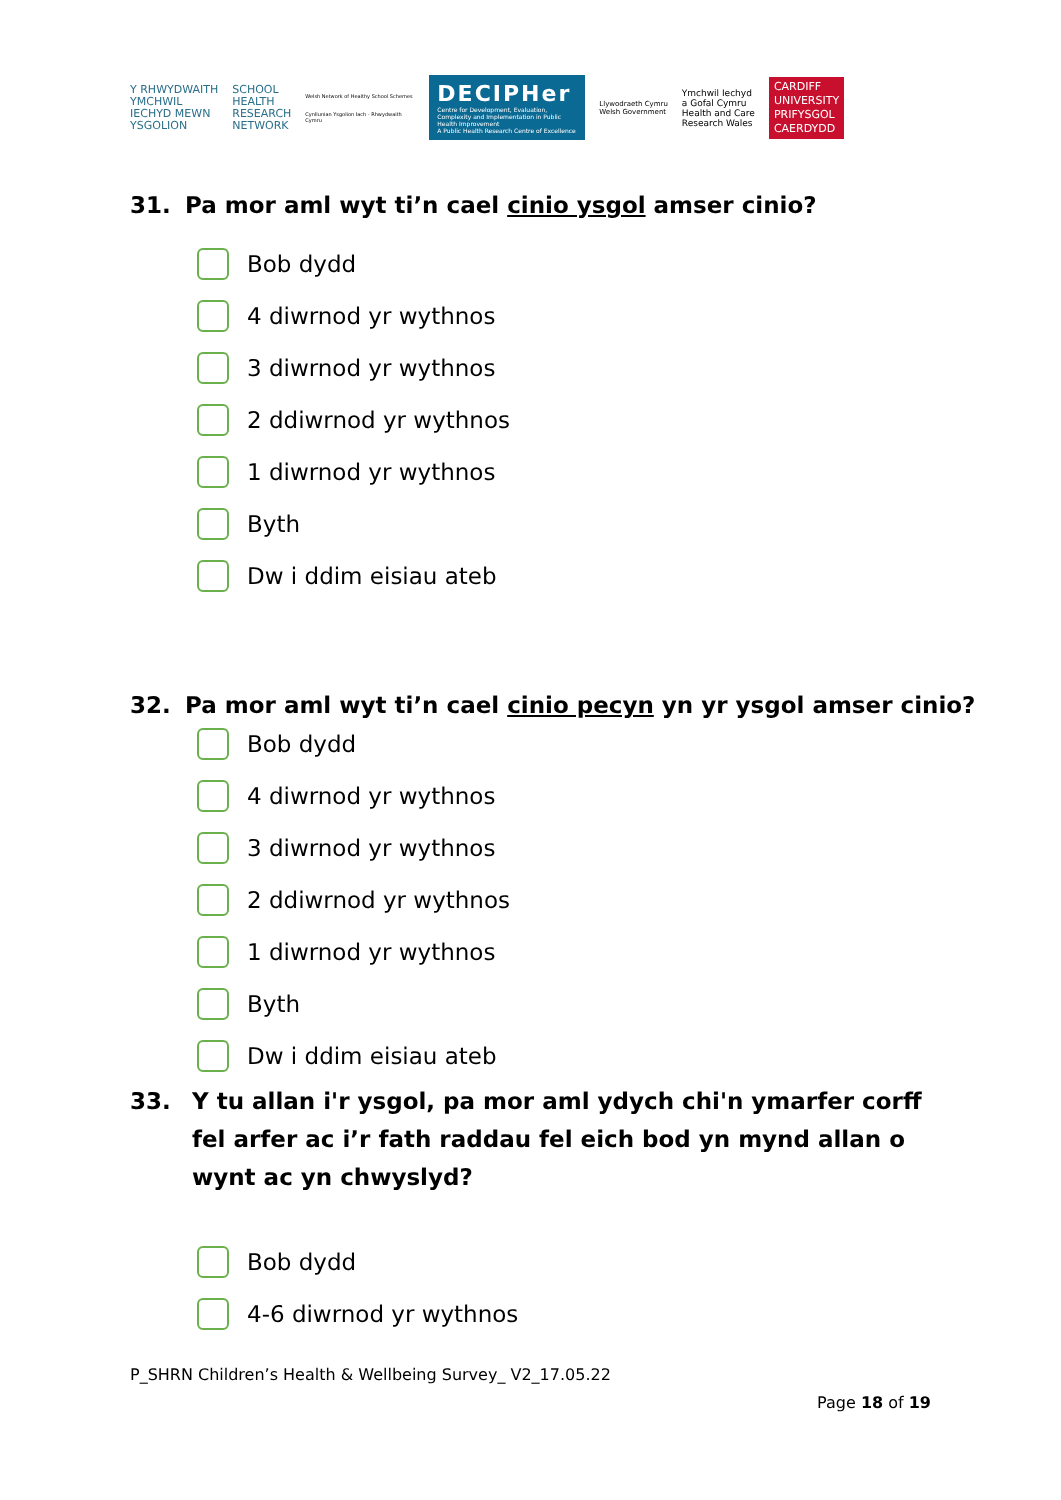Y RHWYDWAITH
YMCHWIL
IECHYD MEWN
YSGOLION
SCHOOL
HEALTH
RESEARCH
NETWORK
Welsh Network of Healthy School Schemes
Cynllunian Ysgolion Iach - Rhwydwaith Cymru
DECIPHer
Centre for Development, Evaluation, Complexity and Implementation in Public Health Improvement
A Public Health Research Centre of Excellence
Llywodraeth Cymru
Welsh Government
Ymchwil Iechyd
a Gofal Cymru
Health and Care
Research Wales
CARDIFF
UNIVERSITY
PRIFYSGOL
CAERDYDD
31. Pa mor aml wyt ti’n cael cinio ysgol amser cinio?
Bob dydd
4 diwrnod yr wythnos
3 diwrnod yr wythnos
2 ddiwrnod yr wythnos
1 diwrnod yr wythnos
Byth
Dw i ddim eisiau ateb
32. Pa mor aml wyt ti’n cael cinio pecyn yn yr ysgol amser cinio?
Bob dydd
4 diwrnod yr wythnos
3 diwrnod yr wythnos
2 ddiwrnod yr wythnos
1 diwrnod yr wythnos
Byth
Dw i ddim eisiau ateb
33. Y tu allan i'r ysgol, pa mor aml ydych chi'n ymarfer corff fel arfer ac i’r fath raddau fel eich bod yn mynd allan o wynt ac yn chwyslyd?
Bob dydd
4-6 diwrnod yr wythnos
P_SHRN Children’s Health & Wellbeing Survey_ V2_17.05.22
Page 18 of 19